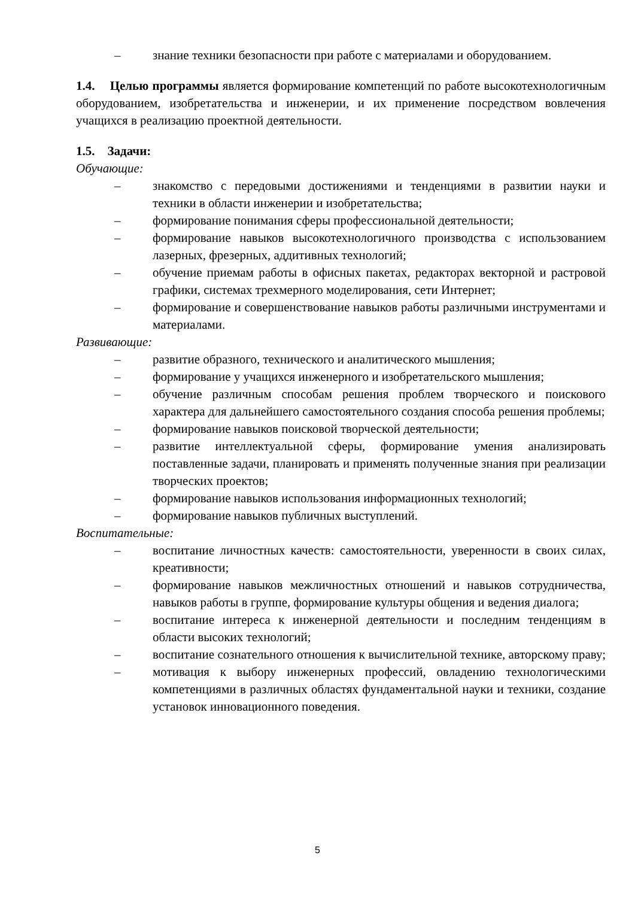– знание техники безопасности при работе с материалами и оборудованием.
1.4. Целью программы является формирование компетенций по работе высокотехнологичным оборудованием, изобретательства и инженерии, и их применение посредством вовлечения учащихся в реализацию проектной деятельности.
1.5. Задачи:
Обучающие:
– знакомство с передовыми достижениями и тенденциями в развитии науки и техники в области инженерии и изобретательства;
– формирование понимания сферы профессиональной деятельности;
– формирование навыков высокотехнологичного производства с использованием лазерных, фрезерных, аддитивных технологий;
– обучение приемам работы в офисных пакетах, редакторах векторной и растровой графики, системах трехмерного моделирования, сети Интернет;
– формирование и совершенствование навыков работы различными инструментами и материалами.
Развивающие:
– развитие образного, технического и аналитического мышления;
– формирование у учащихся инженерного и изобретательского мышления;
– обучение различным способам решения проблем творческого и поискового характера для дальнейшего самостоятельного создания способа решения проблемы;
– формирование навыков поисковой творческой деятельности;
– развитие интеллектуальной сферы, формирование умения анализировать поставленные задачи, планировать и применять полученные знания при реализации творческих проектов;
– формирование навыков использования информационных технологий;
– формирование навыков публичных выступлений.
Воспитательные:
– воспитание личностных качеств: самостоятельности, уверенности в своих силах, креативности;
– формирование навыков межличностных отношений и навыков сотрудничества, навыков работы в группе, формирование культуры общения и ведения диалога;
– воспитание интереса к инженерной деятельности и последним тенденциям в области высоких технологий;
– воспитание сознательного отношения к вычислительной технике, авторскому праву;
– мотивация к выбору инженерных профессий, овладению технологическими компетенциями в различных областях фундаментальной науки и техники, создание установок инновационного поведения.
5